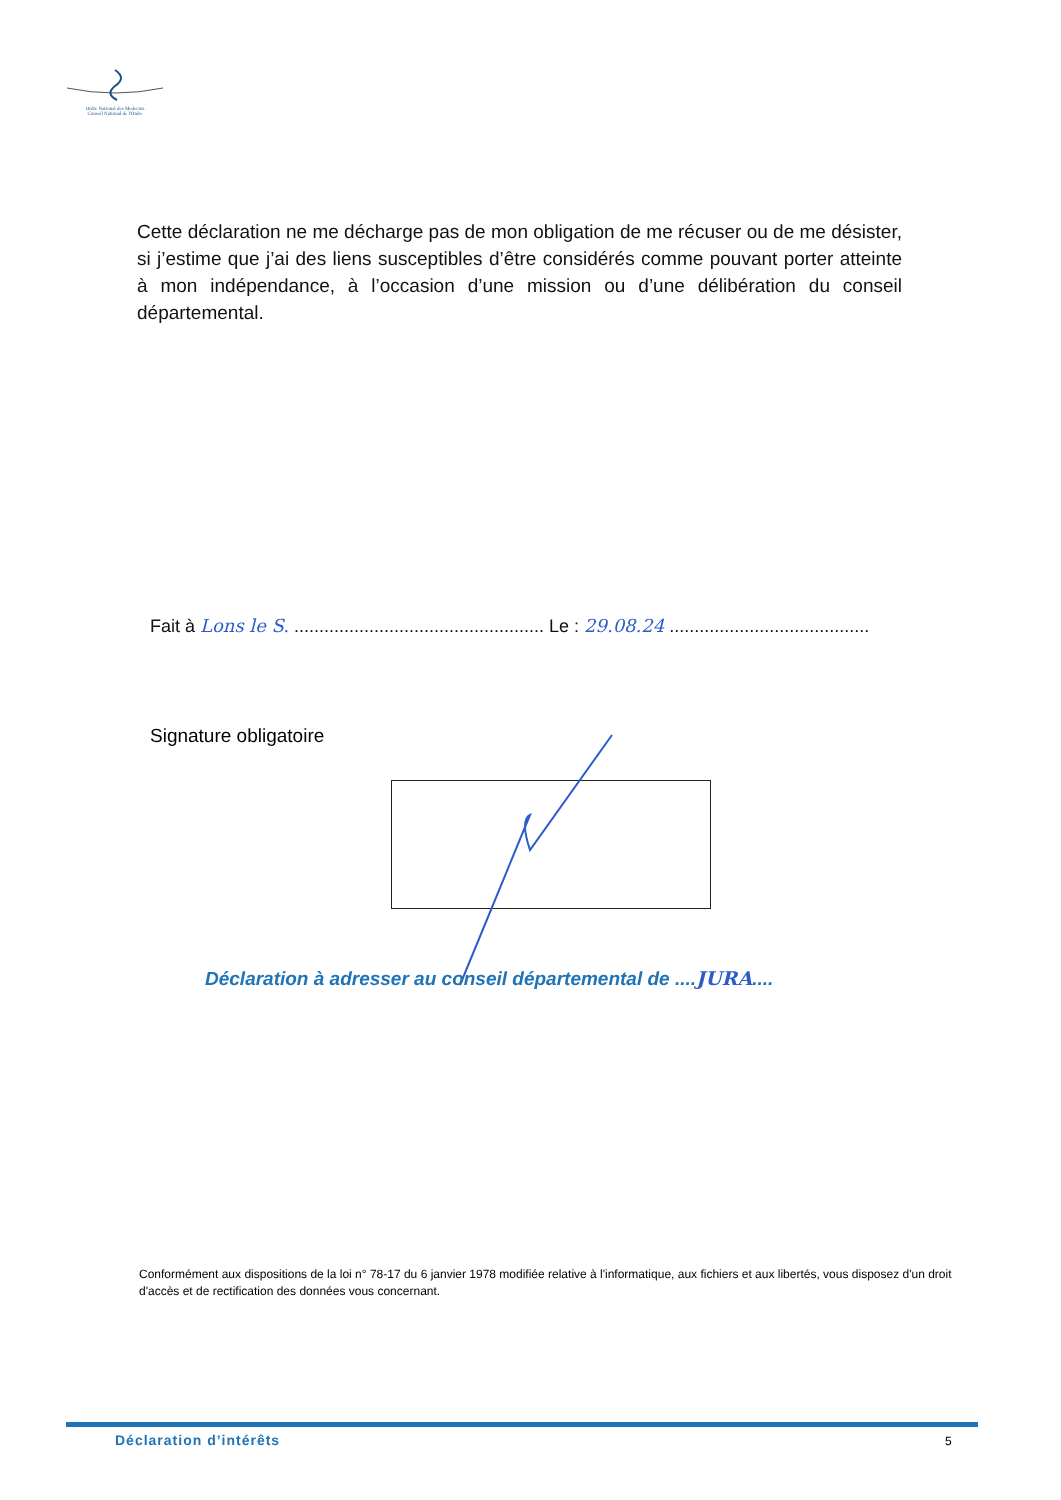Ordre National des Medecins
Conseil National de l'Ordre
Cette déclaration ne me décharge pas de mon obligation de me récuser ou de me désister, si j’estime que j’ai des liens susceptibles d’être considérés comme pouvant porter atteinte à mon indépendance, à l’occasion d’une mission ou d’une délibération du conseil départemental.
Fait à Lons le S. .................................................. Le : 29.08.24 ........................................
Signature obligatoire
Déclaration à adresser au conseil départemental de ....JURA....
Conformément aux dispositions de la loi n° 78-17 du 6 janvier 1978 modifiée relative à l'informatique, aux fichiers et aux libertés, vous disposez d'un droit d'accès et de rectification des données vous concernant.
Déclaration d’intérêts 5